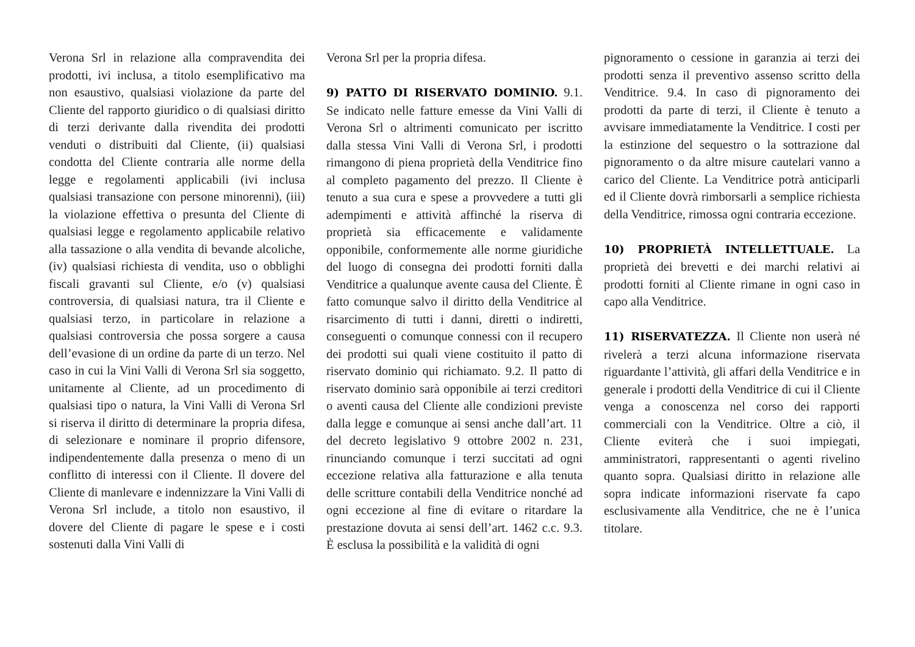Verona Srl in relazione alla compravendita dei prodotti, ivi inclusa, a titolo esemplificativo ma non esaustivo, qualsiasi violazione da parte del Cliente del rapporto giuridico o di qualsiasi diritto di terzi derivante dalla rivendita dei prodotti venduti o distribuiti dal Cliente, (ii) qualsiasi condotta del Cliente contraria alle norme della legge e regolamenti applicabili (ivi inclusa qualsiasi transazione con persone minorenni), (iii) la violazione effettiva o presunta del Cliente di qualsiasi legge e regolamento applicabile relativo alla tassazione o alla vendita di bevande alcoliche, (iv) qualsiasi richiesta di vendita, uso o obblighi fiscali gravanti sul Cliente, e/o (v) qualsiasi controversia, di qualsiasi natura, tra il Cliente e qualsiasi terzo, in particolare in relazione a qualsiasi controversia che possa sorgere a causa dell’evasione di un ordine da parte di un terzo. Nel caso in cui la Vini Valli di Verona Srl sia soggetto, unitamente al Cliente, ad un procedimento di qualsiasi tipo o natura, la Vini Valli di Verona Srl si riserva il diritto di determinare la propria difesa, di selezionare e nominare il proprio difensore, indipendentemente dalla presenza o meno di un conflitto di interessi con il Cliente. Il dovere del Cliente di manlevare e indennizzare la Vini Valli di Verona Srl include, a titolo non esaustivo, il dovere del Cliente di pagare le spese e i costi sostenuti dalla Vini Valli di
Verona Srl per la propria difesa.
9) PATTO DI RISERVATO DOMINIO. 9.1. Se indicato nelle fatture emesse da Vini Valli di Verona Srl o altrimenti comunicato per iscritto dalla stessa Vini Valli di Verona Srl, i prodotti rimangono di piena proprietà della Venditrice fino al completo pagamento del prezzo. Il Cliente è tenuto a sua cura e spese a provvedere a tutti gli adempimenti e attività affinché la riserva di proprietà sia efficacemente e validamente opponibile, conformemente alle norme giuridiche del luogo di consegna dei prodotti forniti dalla Venditrice a qualunque avente causa del Cliente. È fatto comunque salvo il diritto della Venditrice al risarcimento di tutti i danni, diretti o indiretti, conseguenti o comunque connessi con il recupero dei prodotti sui quali viene costituito il patto di riservato dominio qui richiamato. 9.2. Il patto di riservato dominio sarà opponibile ai terzi creditori o aventi causa del Cliente alle condizioni previste dalla legge e comunque ai sensi anche dall’art. 11 del decreto legislativo 9 ottobre 2002 n. 231, rinunciando comunque i terzi succitati ad ogni eccezione relativa alla fatturazione e alla tenuta delle scritture contabili della Venditrice nonché ad ogni eccezione al fine di evitare o ritardare la prestazione dovuta ai sensi dell’art. 1462 c.c. 9.3. È esclusa la possibilità e la validità di ogni
pignoramento o cessione in garanzia ai terzi dei prodotti senza il preventivo assenso scritto della Venditrice. 9.4. In caso di pignoramento dei prodotti da parte di terzi, il Cliente è tenuto a avvisare immediatamente la Venditrice. I costi per la estinzione del sequestro o la sottrazione dal pignoramento o da altre misure cautelari vanno a carico del Cliente. La Venditrice potrà anticiparli ed il Cliente dovrà rimborsarli a semplice richiesta della Venditrice, rimossa ogni contraria eccezione.
10) PROPRIETÀ INTELLETTUALE. La proprietà dei brevetti e dei marchi relativi ai prodotti forniti al Cliente rimane in ogni caso in capo alla Venditrice.
11) RISERVATEZZA. Il Cliente non userà né rivelerà a terzi alcuna informazione riservata riguardante l’attività, gli affari della Venditrice e in generale i prodotti della Venditrice di cui il Cliente venga a conoscenza nel corso dei rapporti commerciali con la Venditrice. Oltre a ciò, il Cliente eviterà che i suoi impiegati, amministratori, rappresentanti o agenti rivelino quanto sopra. Qualsiasi diritto in relazione alle sopra indicate informazioni riservate fa capo esclusivamente alla Venditrice, che ne è l’unica titolare.